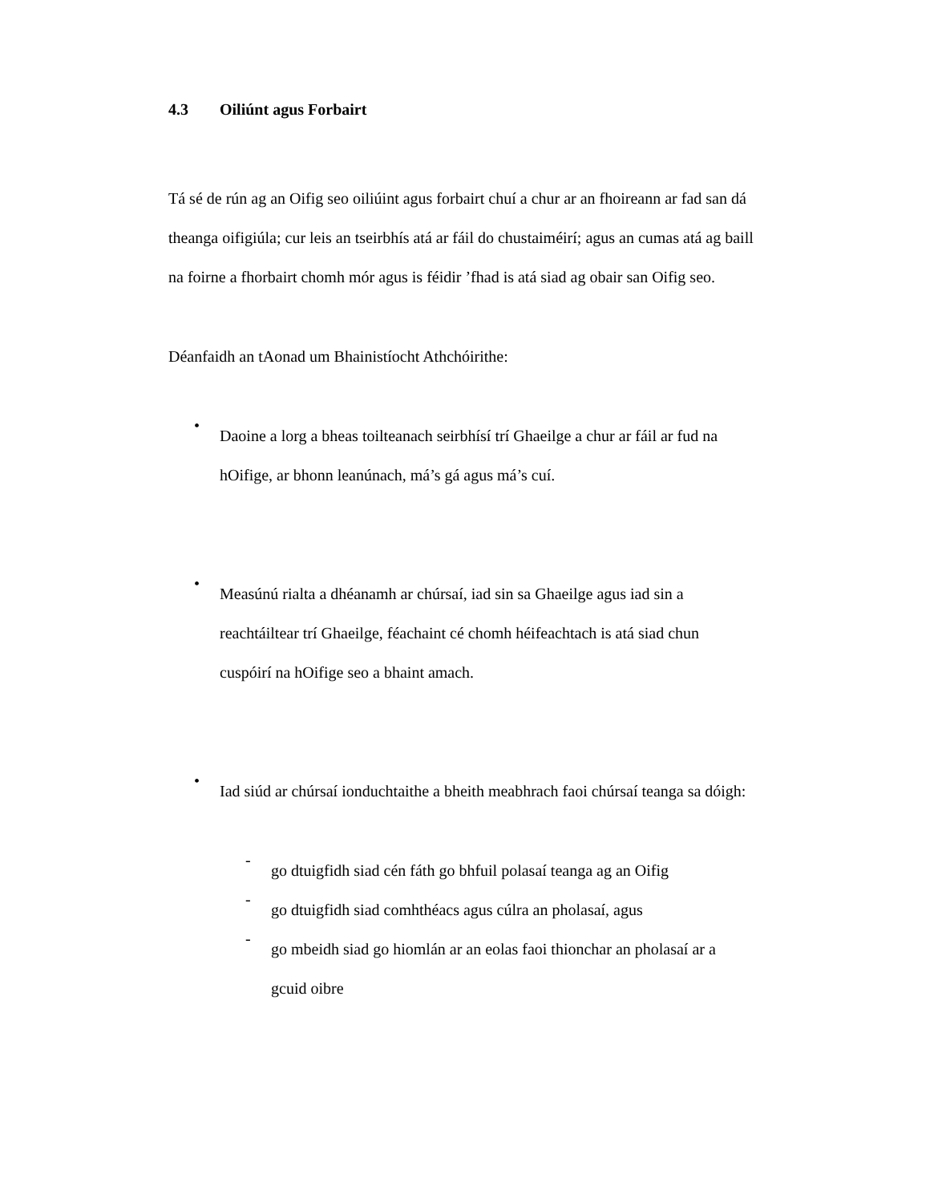4.3 Oiliúnt agus Forbairt
Tá sé de rún ag an Oifig seo oiliúint agus forbairt chuí a chur ar an fhoireann ar fad san dá theanga oifigiúla; cur leis an tseirbhís atá ar fáil do chustaiméirí; agus an cumas atá ag baill na foirne a fhorbairt chomh mór agus is féidir ’fhad is atá siad ag obair san Oifig seo.
Déanfaidh an tAonad um Bhainistíocht Athchóirithe:
•
Daoine a lorg a bheas toilteanach seirbhísí trí Ghaeilge a chur ar fáil ar fud na hOifige, ar bhonn leanúnach, má’s gá agus má’s cuí.
•
Measúnú rialta a dhéanamh ar chúrsaí, iad sin sa Ghaeilge agus iad sin a reachtáiltear trí Ghaeilge, féachaint cé chomh héifeachtach is atá siad chun cuspóirí na hOifige seo a bhaint amach.
•
Iad siúd ar chúrsaí ionduchtaithe a bheith meabhrach faoi chúrsaí teanga sa dóigh:
-
go dtuigfidh siad cén fáth go bhfuil polasaí teanga ag an Oifig
-
go dtuigfidh siad comhthéacs agus cúlra an pholasaí, agus
-
go mbeidh siad go hiomlán ar an eolas faoi thionchar an pholasaí ar a gcuid oibre